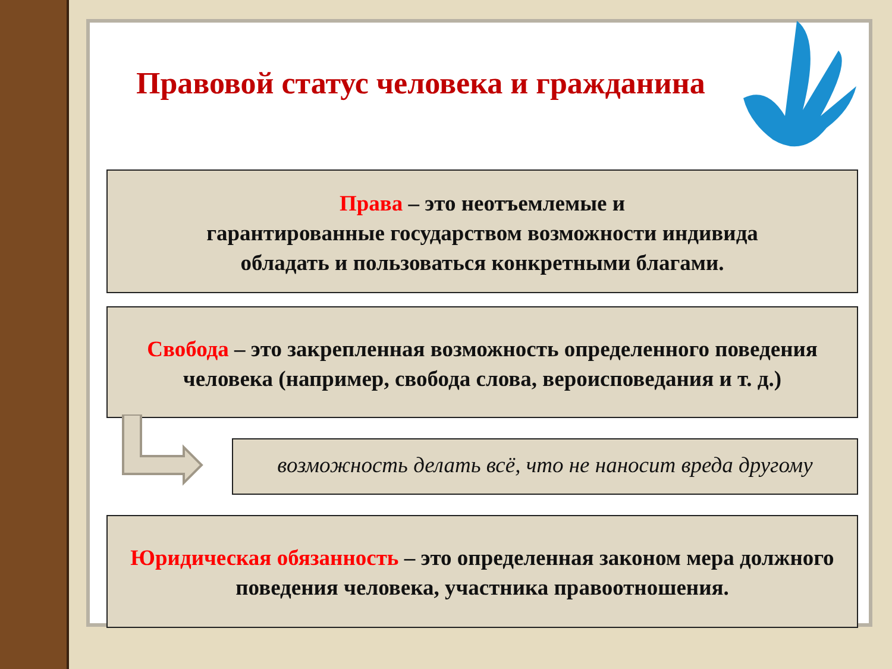Правовой статус человека и гражданина
Права – это неотъемлемые и
гарантированные государством возможности индивида
обладать и пользоваться конкретными благами.
Свобода – это закрепленная возможность определенного поведения человека (например, свобода слова, вероисповедания и т. д.)
возможность делать всё, что не наносит вреда другому
Юридическая обязанность – это определенная законом мера должного поведения человека, участника правоотношения.